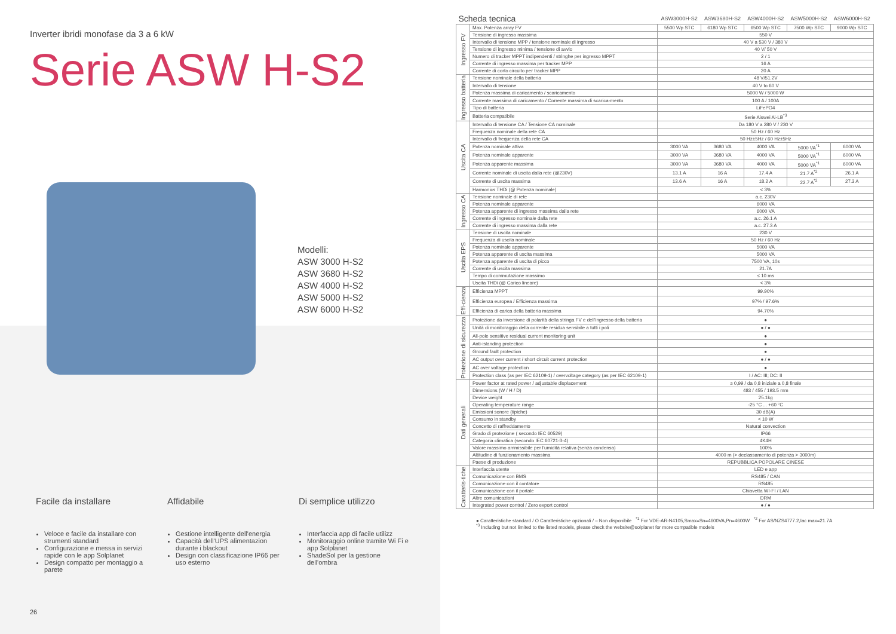Inverter ibridi monofase da 3 a 6 kW
Serie ASW H-S2
Modelli:
ASW 3000 H-S2
ASW 3680 H-S2
ASW 4000 H-S2
ASW 5000 H-S2
ASW 6000 H-S2
Facile da installare
Veloce e facile da installare con strumenti standard
Configurazione e messa in servizi rapide con le app Solplanet
Design compatto per montaggio a parete
Affidabile
Gestione intelligente dell'energia
Capacità dell'UPS alimentazion durante i blackout
Design con classificazione IP66 per uso esterno
Di semplice utilizzo
Interfaccia app di facile utilizz
Monitoraggio online tramite Wi Fi e app Solplanet
ShadeSol per la gestione dell'ombra
26
| Scheda tecnica | | ASW3000H-S2 | ASW3680H-S2 | ASW4000H-S2 | ASW5000H-S2 | ASW6000H-S2 |
| --- | --- | --- | --- | --- | --- | --- |
| Ingresso FV | Max. Potenza array FV | 5500 Wp STC | 6180 Wp STC | 6500 Wp STC | 7500 Wp STC | 9000 Wp STC |
| | Tensione di ingresso massima | 550 V | | | | |
| | Intervallo di tensione MPP / tensione nominale di ingresso | 40 V a 530 V / 380 V | | | | |
| | Tensione di ingresso minima / tensione di avvio | 40 V/ 50 V | | | | |
| | Numero di tracker MPPT indipendenti / stringhe per ingresso MPPT | 2 / 1 | | | | |
| | Corrente di ingresso massima per tracker MPP | 16 A | | | | |
| | Corrente di corto circuito per tracker MPP | 20 A | | | | |
| Ingresso batteria | Tensione nominale della batteria | 48 V/51.2V | | | | |
| | Intervallo di tensione | 40 V to 60 V | | | | |
| | Potenza massima di caricamento / scaricamento | 5000 W / 5000 W | | | | |
| | Corrente massima di caricamento / Corrente massima di scarica-mento | 100 A / 100A | | | | |
| | Tipo di batteria | LiFePO4 | | | | |
| | Batteria compatibile | Serie Aiswei Ai-LB<sup>*3</sup> | | | | |
| Uscita CA | Intervallo di tensione CA / Tensione CA nominale | Da 180 V a 280 V / 230 V | | | | |
| | Frequenza nominale della rete CA | 50 Hz / 60 Hz | | | | |
| | Intervallo di frequenza della rete CA | 50 Hz±5Hz / 60 Hz±5Hz | | | | |
| | Potenza nominale attiva | 3000 VA | 3680 VA | 4000 VA | 5000 VA<sup>*1</sup> | 6000 VA |
| | Potenza nominale apparente | 3000 VA | 3680 VA | 4000 VA | 5000 VA<sup>*1</sup> | 6000 VA |
| | Potenza apparente massima | 3000 VA | 3680 VA | 4000 VA | 5000 VA<sup>*1</sup> | 6000 VA |
| | Corrente nominale di uscita dalla rete (@230V) | 13.1 A | 16 A | 17.4 A | 21.7 A<sup>*2</sup> | 26.1 A |
| | Corrente di uscita massima | 13.6 A | 16 A | 18.2 A | 22.7 A<sup>*2</sup> | 27.3 A |
| | Harmonics THDi (@ Potenza nominale) | < 3% | | | | |
| Ingresso CA | Tensione nominale di rete | a.c. 230V | | | | |
| | Potenza nominale apparente | 6000 VA | | | | |
| | Potenza apparente di ingresso massima dalla rete | 6000 VA | | | | |
| | Corrente di ingresso nominale dalla rete | a.c. 26.1 A | | | | |
| | Corrente di ingresso massima dalla rete | a.c. 27.3 A | | | | |
| Uscita EPS | Tensione di uscita nominale | 230 V | | | | |
| | Frequenza di uscita nominale | 50 Hz / 60 Hz | | | | |
| | Potenza nominale apparente | 5000 VA | | | | |
| | Potenza apparente di uscita massima | 5000 VA | | | | |
| | Potenza apparente di uscita di picco | 7500 VA, 10s | | | | |
| | Corrente di uscita massima | 21.7A | | | | |
| | Tempo di commutazione massimo | ≤ 10 ms | | | | |
| | Uscita THDi (@ Carico lineare) | < 3% | | | | |
| Effi-cienza | Efficienza MPPT | 99.90% | | | | |
| | Efficienza europea / Efficienza massima | 97% / 97.6% | | | | |
| | Efficienza di carica della batteria massima | 94.70% | | | | |
| Protezione di sicurezza | Protezione da inversione di polarità della stringa FV e dell'ingresso della batteria | ● | | | | |
| | Unità di monitoraggio della corrente residua sensibile a tutti i poli | ● / ● | | | | |
| | All-pole sensitive residual current monitoring unit | ● | | | | |
| | Anti-islanding protection | ● | | | | |
| | Ground fault protection | ● | | | | |
| | AC output over current / short circuit current protection | ● / ● | | | | |
| | AC over voltage protection | ● | | | | |
| | Protection class (as per IEC 62109-1) / overvoltage category (as per IEC 62109-1) | I / AC: III; DC: II | | | | |
| Dati generali | Power factor at rated power / adjustable displacement | ≥ 0,99 / da 0,8 iniziale a 0,8 finale | | | | |
| | Dimensions (W / H / D) | 483 / 455 / 193.5 mm | | | | |
| | Device weight | 25.1kg | | | | |
| | Operating temperature range | -25 °C ... +60 °C | | | | |
| | Emissioni sonore (tipiche) | 30 dB(A) | | | | |
| | Consumo in standby | < 10 W | | | | |
| | Concetto di raffreddamento | Natural convection | | | | |
| | Grado di protezione ( secondo IEC 60529) | IP66 | | | | |
| | Categoria climatica (secondo IEC 60721-3-4) | 4K4H | | | | |
| | Valore massimo ammissibile per l'umidità relativa (senza condensa) | 100% | | | | |
| | Altitudine di funzionamento massima | 4000 m (> declassamento di potenza > 3000m) | | | | |
| | Paese di produzione | REPUBBLICA POPOLARE CINESE | | | | |
| Caratteris-tiche | Interfaccia utente | LED e app | | | | |
| | Comunicazione con BMS | RS485 / CAN | | | | |
| | Comunicazione con il contatore | RS485 | | | | |
| | Comunicazione con il portale | Chiavetta WI-FI / LAN | | | | |
| | Altre comunicazioni | DRM | | | | |
| | Integrated power control / Zero export control | ● / ● | | | | |
● Caratteristiche standard / O Caratteristiche opzionali / – Non disponibile <sup>*1</sup> For VDE-AR-N4105,Smax=Sn=4600VA,Pn=4600W <sup>*2</sup> For AS/NZS4777.2,Iac max=21.7A
<sup>*3</sup> Including but not limited to the listed models, please check the website@solplanet for more compatible models